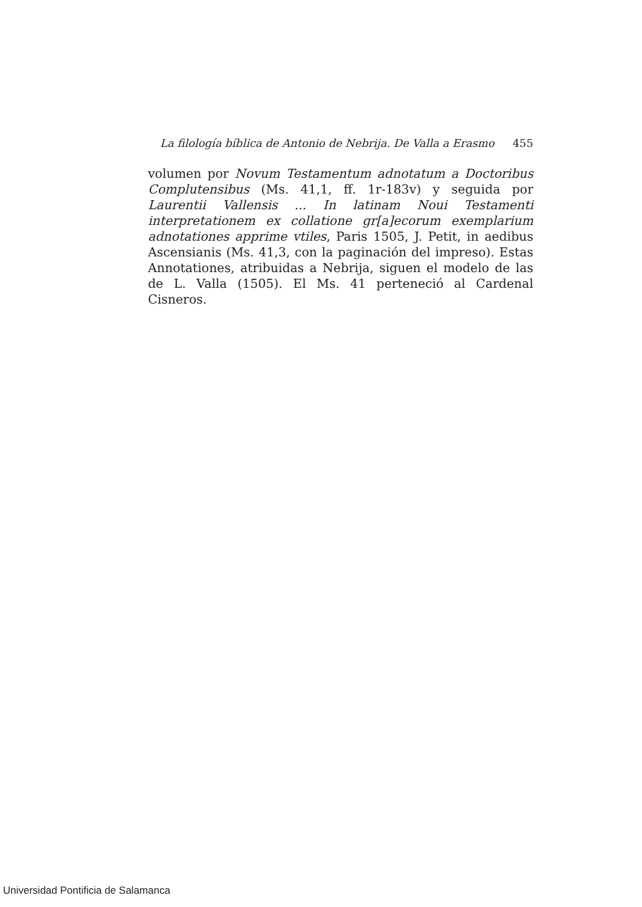La filología bíblica de Antonio de Nebrija. De Valla a Erasmo 455
volumen por Novum Testamentum adnotatum a Doctoribus Complutensibus (Ms. 41,1, ff. 1r-183v) y seguida por Laurentii Vallensis ... In latinam Noui Testamenti interpretationem ex collatione gr[a]ecorum exemplarium adnotationes apprime vtiles, Paris 1505, J. Petit, in aedibus Ascensianis (Ms. 41,3, con la paginación del impreso). Estas Annotationes, atribuidas a Nebrija, siguen el modelo de las de L. Valla (1505). El Ms. 41 perteneció al Cardenal Cisneros.
Universidad Pontificia de Salamanca